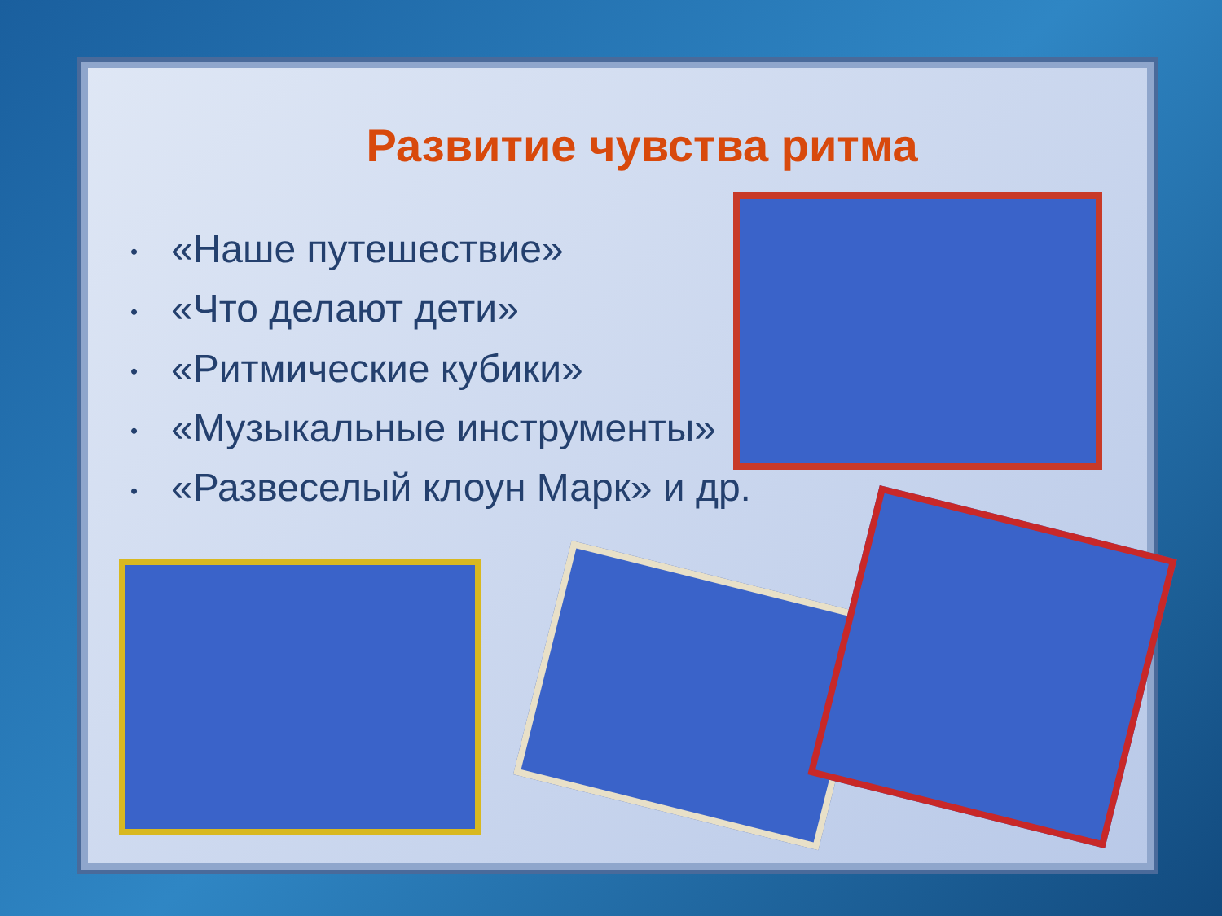Развитие чувства ритма
• «Наше путешествие»
• «Что делают дети»
• «Ритмические кубики»
• «Музыкальные инструменты»
• «Развеселый клоун Марк» и др.